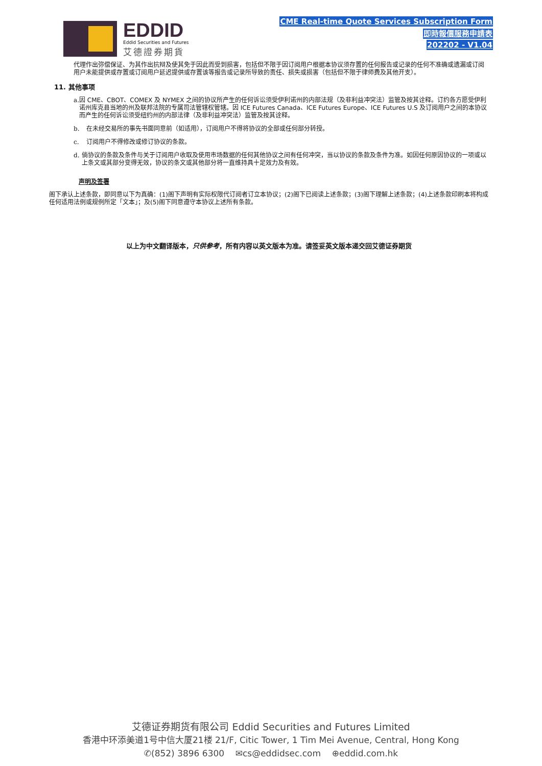EDDID
Eddid Securities and Futures
艾德證券期貨
CME Real-time Quote Services Subscription Form
即時報價服務申請表
202202 - V1.04
代理作出弥偿保证、为其作出抗辩及使其免于因此而受到损害，包括但不限于因订阅用户根据本协议须存置的任何报告或记录的任何不准确或遗漏或订阅用户未能提供或存置或订阅用户延迟提供或存置该等报告或记录所导致的责任、损失或损害（包括但不限于律师费及其他开支）。
11. 其他事项
a. 因 CME、CBOT、COMEX 及 NYMEX 之间的协议所产生的任何诉讼须受伊利诺州的内部法规（及非利益冲突法）监管及按其诠释。订约各方愿受伊利诺州库克县当地的州及联邦法院的专属司法管辖权管辖。因 ICE Futures Canada、ICE Futures Europe、ICE Futures U.S 及订阅用户之间的本协议而产生的任何诉讼须受纽约州的内部法律（及非利益冲突法）监管及按其诠释。
b. 在未经交易所的事先书面同意前（如适用），订阅用户不得将协议的全部或任何部分转授。
c. 订阅用户不得修改或修订协议的条款。
d. 倘协议的条款及条件与关于订阅用户收取及使用市场数据的任何其他协议之间有任何冲突，当以协议的条款及条件为准。如因任何原因协议的一项或以上条文或其部分变得无效，协议的条文或其他部分将一直维持具十足效力及有效。
声明及签署
阁下承认上述条款，即同意以下为真确：(1)阁下声明有实际权限代订阅者订立本协议；(2)阁下已阅读上述条款；(3)阁下理解上述条款；(4)上述条款印刷本将构成任何适用法例或规例所定「文本」；及(5)阁下同意遵守本协议上述所有条款。
以上为中文翻译版本，只供参考，所有内容以英文版本为准。请签妥英文版本递交回艾德证券期货
艾德证券期货有限公司 Eddid Securities and Futures Limited
香港中环添美道1号中信大厦21楼 21/F, Citic Tower, 1 Tim Mei Avenue, Central, Hong Kong
✆(852) 3896 6300 ✉cs@eddidsec.com ⊕eddid.com.hk